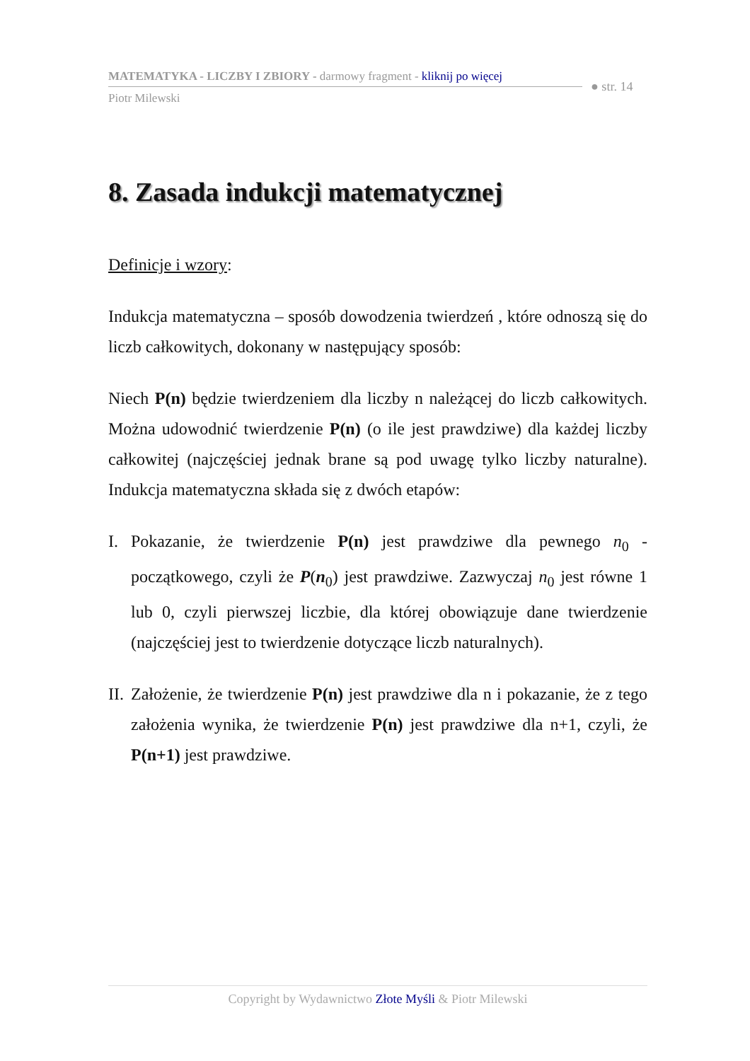MATEMATYKA - LICZBY I ZBIORY - darmowy fragment - kliknij po więcej
Piotr Milewski
● str. 14
8. Zasada indukcji matematycznej
Definicje i wzory:
Indukcja matematyczna – sposób dowodzenia twierdzeń , które odnoszą się do liczb całkowitych, dokonany w następujący sposób:
Niech P(n) będzie twierdzeniem dla liczby n należącej do liczb całkowitych. Można udowodnić twierdzenie P(n) (o ile jest prawdziwe) dla każdej liczby całkowitej (najczęściej jednak brane są pod uwagę tylko liczby naturalne). Indukcja matematyczna składa się z dwóch etapów:
I. Pokazanie, że twierdzenie P(n) jest prawdziwe dla pewnego n<sub>0</sub> - początkowego, czyli że P(n<sub>0</sub>) jest prawdziwe. Zazwyczaj n<sub>0</sub> jest równe 1 lub 0, czyli pierwszej liczbie, dla której obowiązuje dane twierdzenie (najczęściej jest to twierdzenie dotyczące liczb naturalnych).
II. Założenie, że twierdzenie P(n) jest prawdziwe dla n i pokazanie, że z tego założenia wynika, że twierdzenie P(n) jest prawdziwe dla n+1, czyli, że P(n+1) jest prawdziwe.
Copyright by Wydawnictwo Złote Myśli & Piotr Milewski